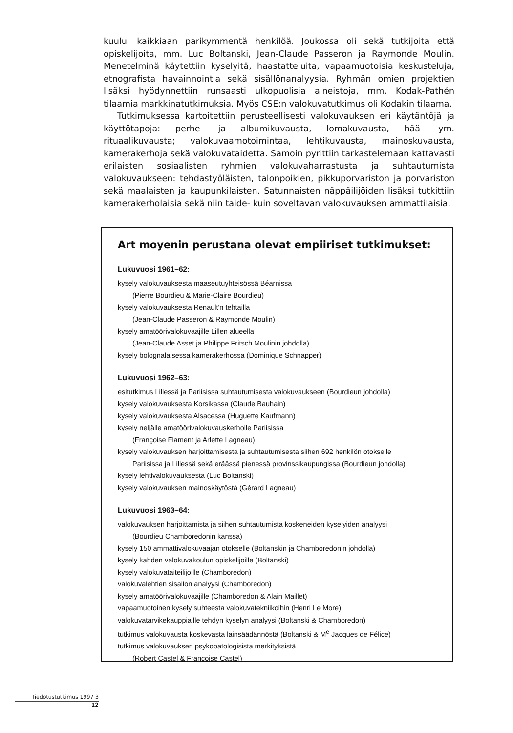kuului kaikkiaan parikymmentä henkilöä. Joukossa oli sekä tutkijoita että opiskelijoita, mm. Luc Boltanski, Jean-Claude Passeron ja Raymonde Moulin. Menetelminä käytettiin kyselyitä, haastatteluita, vapaamuotoisia keskusteluja, etnografista havainnointia sekä sisällönanalyysia. Ryhmän omien projektien lisäksi hyödynnettiin runsaasti ulkopuolisia aineistoja, mm. Kodak-Pathén tilaamia markkinatutkimuksia. Myös CSE:n valokuvatutkimus oli Kodakin tilaama.
Tutkimuksessa kartoitettiin perusteellisesti valokuvauksen eri käytäntöjä ja käyttötapoja: perhe- ja albumikuvausta, lomakuvausta, hää- ym. rituaalikuvausta; valokuvaamotoimintaa, lehtikuvausta, mainoskuvausta, kamerakerhoja sekä valokuvataidetta. Samoin pyrittiin tarkastelemaan kattavasti erilaisten sosiaalisten ryhmien valokuvaharrastusta ja suhtautumista valokuvaukseen: tehdastyöläisten, talonpoikien, pikkuporvariston ja porvariston sekä maalaisten ja kaupunkilaisten. Satunnaisten näppäilijöiden lisäksi tutkittiin kamerakerholaisia sekä niin taide- kuin soveltavan valokuvauksen ammattilaisia.
Art moyenin perustana olevat empiiriset tutkimukset:
Lukuvuosi 1961–62:
kysely valokuvauksesta maaseutuyhteisössä Béarnissa
(Pierre Bourdieu & Marie-Claire Bourdieu)
kysely valokuvauksesta Renault'n tehtailla
(Jean-Claude Passeron & Raymonde Moulin)
kysely amatöörivalokuvaajille Lillen alueella
(Jean-Claude Asset ja Philippe Fritsch Moulinin johdolla)
kysely bolognalaisessa kamerakerhossa (Dominique Schnapper)
Lukuvuosi 1962–63:
esitutkimus Lillessä ja Pariisissa suhtautumisesta valokuvaukseen (Bourdieun johdolla)
kysely valokuvauksesta Korsikassa (Claude Bauhain)
kysely valokuvauksesta Alsacessa (Huguette Kaufmann)
kysely neljälle amatöörivalokuvauskerholle Pariisissa
(Françoise Flament ja Arlette Lagneau)
kysely valokuvauksen harjoittamisesta ja suhtautumisesta siihen 692 henkilön otokselle
Pariisissa ja Lillessä sekä eräässä pienessä provinssikaupungissa (Bourdieun johdolla)
kysely lehtivalokuvauksesta (Luc Boltanski)
kysely valokuvauksen mainoskäytöstä (Gérard Lagneau)
Lukuvuosi 1963–64:
valokuvauksen harjoittamista ja siihen suhtautumista koskeneiden kyselyiden analyysi
(Bourdieu Chamboredonin kanssa)
kysely 150 ammattivalokuvaajan otokselle (Boltanskin ja Chamboredonin johdolla)
kysely kahden valokuvakoulun opiskelijoille (Boltanski)
kysely valokuvataiteilijoille (Chamboredon)
valokuvalehtien sisällön analyysi (Chamboredon)
kysely amatöörivalokuvaajille (Chamboredon & Alain Maillet)
vapaamuotoinen kysely suhteesta valokuvatekniikoihin (Henri Le More)
valokuvatarvikekauppiaille tehdyn kyselyn analyysi (Boltanski & Chamboredon)
tutkimus valokuvausta koskevasta lainsäädännöstä (Boltanski & M<sup>e</sup> Jacques de Félice)
tutkimus valokuvauksen psykopatologisista merkityksistä
(Robert Castel & Françoise Castel)
Tiedotustutkimus 1997 3
12